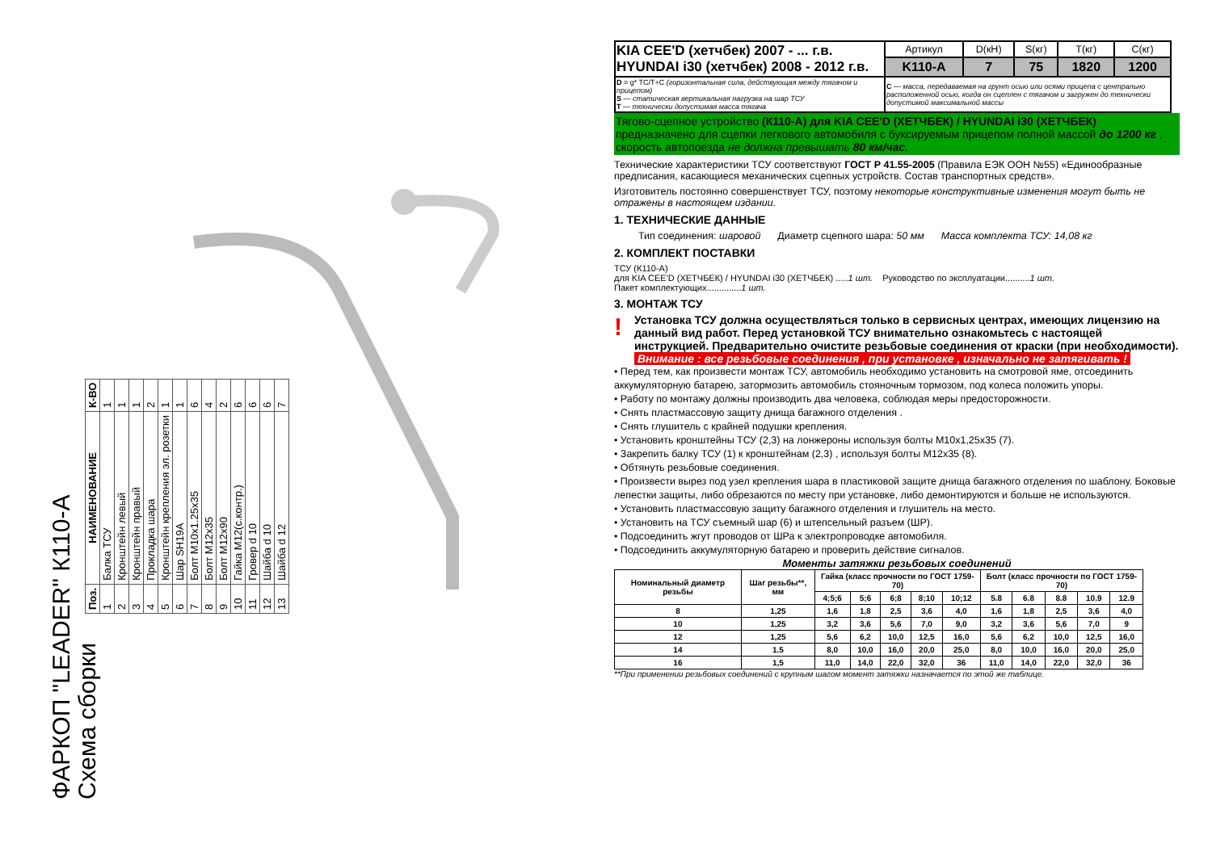ФАРКОП "LEADER" К110-А
Схема сборки
| Поз. | НАИМЕНОВАНИЕ | К-ВО |
| --- | --- | --- |
| 1 | Балка ТСУ | 1 |
| 2 | Кронштейн левый | 1 |
| 3 | Кронштейн правый | 1 |
| 4 | Прокладка шара | 2 |
| 5 | Кронштейн крепления эл. розетки | 1 |
| 6 | Шар SH19A | 1 |
| 7 | Болт М10х1.25х35 | 6 |
| 8 | Болт М12х35 | 4 |
| 9 | Болт М12х90 | 2 |
| 10 | Гайка М12(с.контр.) | 6 |
| 11 | Гровер d 10 | 6 |
| 12 | Шайба d 10 | 6 |
| 13 | Шайба d 12 | 7 |
| KIA CEE'D (хетчбек) 2007 - ... г.в. HYUNDAI i30 (хетчбек) 2008 - 2012 г.в. | Артикул | D(кН) | S(кг) | T(кг) | C(кг) |
| | K110-A | 7 | 75 | 1820 | 1200 |
| D = g* TC/T+C (горизонтальная сила, действующая между тягачом и прицепом) S — статическая вертикальная нагрузка на шар ТСУ T — технически допустимая масса тягача | C — масса, передаваемая на грунт осью или осями прицепа с центрально расположенной осью, когда он сцеплен с тягачом и загружен до технически допустимой максимальной массы | | | | |
Тягово-сцепное устройство (К110-А) для KIA CEE'D (ХЕТЧБЕК) / HYUNDAI i30 (ХЕТЧБЕК) предназначено для сцепки легкового автомобиля с буксируемым прицепом полной массой до 1200 кг , скорость автопоезда не должна превышать 80 км/час.
Технические характеристики ТСУ соответствуют ГОСТ Р 41.55-2005 (Правила ЕЭК ООН №55) «Единообразные предписания, касающиеся механических сцепных устройств. Состав транспортных средств».
Изготовитель постоянно совершенствует ТСУ, поэтому некоторые конструктивные изменения могут быть не отражены в настоящем издании.
1. ТЕХНИЧЕСКИЕ ДАННЫЕ
Тип соединения: шаровой Диаметр сцепного шара: 50 мм Масса комплекта ТСУ: 14,08 кг
2. КОМПЛЕКТ ПОСТАВКИ
ТСУ (К110-А)
для KIA CEE'D (ХЕТЧБЕК) / HYUNDAI i30 (ХЕТЧБЕК) .....1 шт. Руководство по эксплуатации..........1 шт.
Пакет комплектующих..............1 шт.
3. МОНТАЖ ТСУ
! Установка ТСУ должна осуществляться только в сервисных центрах, имеющих лицензию на данный вид работ. Перед установкой ТСУ внимательно ознакомьтесь с настоящей инструкцией. Предварительно очистите резьбовые соединения от краски (при необходимости).
Внимание : все резьбовые соединения , при установке , изначально не затягивать !
• Перед тем, как произвести монтаж ТСУ, автомобиль необходимо установить на смотровой яме, отсоединить аккумуляторную батарею, затормозить автомобиль стояночным тормозом, под колеса положить упоры.
• Работу по монтажу должны производить два человека, соблюдая меры предосторожности.
• Снять пластмассовую защиту днища багажного отделения .
• Снять глушитель с крайней подушки крепления.
• Установить кронштейны ТСУ (2,3) на лонжероны используя болты М10х1,25х35 (7).
• Закрепить балку ТСУ (1) к кронштейнам (2,3) , используя болты М12х35 (8).
• Обтянуть резьбовые соединения.
• Произвести вырез под узел крепления шара в пластиковой защите днища багажного отделения по шаблону. Боковые лепестки защиты, либо обрезаются по месту при установке, либо демонтируются и больше не используются.
• Установить пластмассовую защиту багажного отделения и глушитель на место.
• Установить на ТСУ съемный шар (6) и штепсельный разъем (ШР).
• Подсоединить жгут проводов от ШРа к электропроводке автомобиля.
• Подсоединить аккумуляторную батарею и проверить действие сигналов.
Моменты затяжки резьбовых соединений
| Номинальный диаметр резьбы | Шаг резьбы**, мм | Гайка (класс прочности по ГОСТ 1759-70) | | | | | Болт (класс прочности по ГОСТ 1759-70) | | | | |
| --- | --- | --- | --- | --- | --- | --- | --- | --- | --- | --- | --- |
| | | 4;5;6 | 5;6 | 6;8 | 8;10 | 10;12 | 5.8 | 6.8 | 8.8 | 10.9 | 12.9 |
| 8 | 1,25 | 1,6 | 1,8 | 2,5 | 3,6 | 4,0 | 1,6 | 1,8 | 2,5 | 3,6 | 4,0 |
| 10 | 1,25 | 3,2 | 3,6 | 5,6 | 7,0 | 9,0 | 3,2 | 3,6 | 5,6 | 7,0 | 9 |
| 12 | 1,25 | 5,6 | 6,2 | 10,0 | 12,5 | 16,0 | 5,6 | 6,2 | 10,0 | 12,5 | 16,0 |
| 14 | 1.5 | 8,0 | 10,0 | 16,0 | 20,0 | 25,0 | 8,0 | 10,0 | 16,0 | 20,0 | 25,0 |
| 16 | 1,5 | 11,0 | 14,0 | 22,0 | 32,0 | 36 | 11,0 | 14,0 | 22,0 | 32,0 | 36 |
**При применении резьбовых соединений с крупным шагом момент затяжки назначается по этой же таблице.